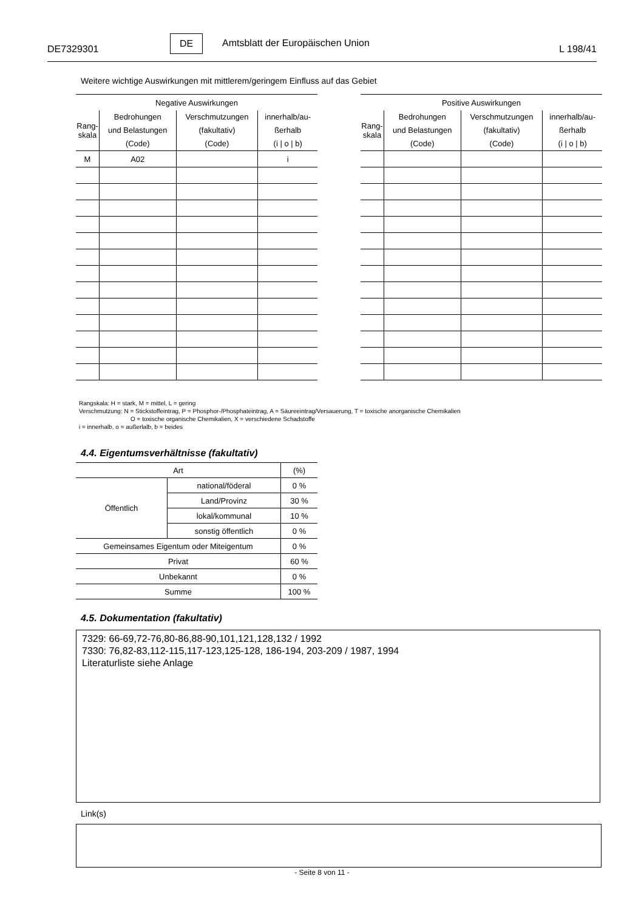DE7329301
DE
Amtsblatt der Europäischen Union
L 198/41
Weitere wichtige Auswirkungen mit mittlerem/geringem Einfluss auf das Gebiet
| Negative Auswirkungen | | | |
| --- | --- | --- | --- |
| Rang- skala | Bedrohungen und Belastungen (Code) | Verschmutzungen (fakultativ) (Code) | innerhalb/au- ßerhalb (i / o / b) |
| M | A02 | | i |
| Positive Auswirkungen | | | |
| --- | --- | --- | --- |
| Rang- skala | Bedrohungen und Belastungen (Code) | Verschmutzungen (fakultativ) (Code) | innerhalb/au- ßerhalb (i / o / b) |
Rangskala: H = stark, M = mittel, L = gering
Verschmutzung: N = Stickstoffeintrag, P = Phosphor-/Phosphateintrag, A = Säureeintrag/Versauerung, T = toxische anorganische Chemikalien
O = toxische organische Chemikalien, X = verschiedene Schadstoffe
i = innerhalb, o = außerlalb, b = beides
4.4. Eigentumsverhältnisse (fakultativ)
| Art | | (%) |
| Öffentlich | national/föderal | 0 % |
| | Land/Provinz | 30 % |
| | lokal/kommunal | 10 % |
| | sonstig öffentlich | 0 % |
| Gemeinsames Eigentum oder Miteigentum | | 0 % |
| Privat | | 60 % |
| Unbekannt | | 0 % |
| Summe | | 100 % |
4.5. Dokumentation (fakultativ)
7329: 66-69,72-76,80-86,88-90,101,121,128,132 / 1992
7330: 76,82-83,112-115,117-123,125-128, 186-194, 203-209 / 1987, 1994
Literaturliste siehe Anlage
Link(s)
- Seite 8 von 11 -